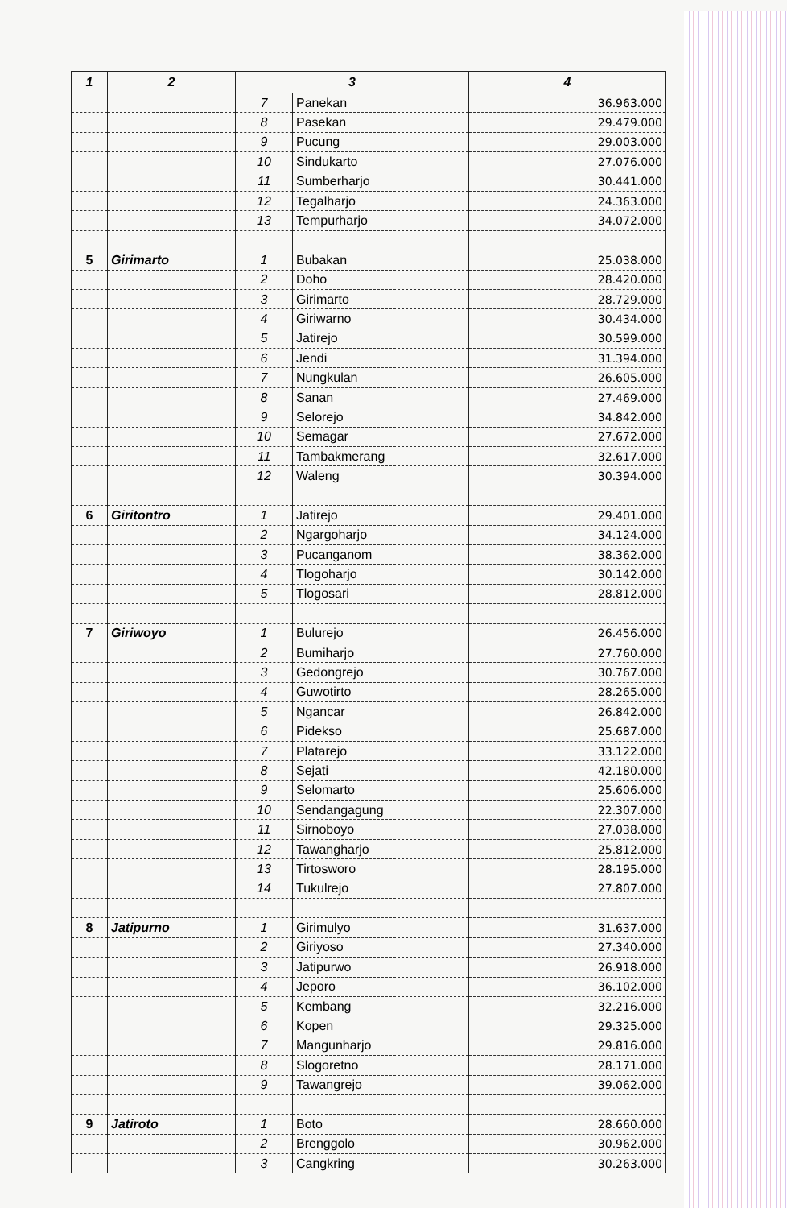| 1 | 2 | 3 | | 4 |
| --- | --- | --- | --- | --- |
| | | 7 | Panekan | 36.963.000 |
| | | 8 | Pasekan | 29.479.000 |
| | | 9 | Pucung | 29.003.000 |
| | | 10 | Sindukarto | 27.076.000 |
| | | 11 | Sumberharjo | 30.441.000 |
| | | 12 | Tegalharjo | 24.363.000 |
| | | 13 | Tempurharjo | 34.072.000 |
| 5 | Girimarto | 1 | Bubakan | 25.038.000 |
| | | 2 | Doho | 28.420.000 |
| | | 3 | Girimarto | 28.729.000 |
| | | 4 | Giriwarno | 30.434.000 |
| | | 5 | Jatirejo | 30.599.000 |
| | | 6 | Jendi | 31.394.000 |
| | | 7 | Nungkulan | 26.605.000 |
| | | 8 | Sanan | 27.469.000 |
| | | 9 | Selorejo | 34.842.000 |
| | | 10 | Semagar | 27.672.000 |
| | | 11 | Tambakmerang | 32.617.000 |
| | | 12 | Waleng | 30.394.000 |
| 6 | Giritontro | 1 | Jatirejo | 29.401.000 |
| | | 2 | Ngargoharjo | 34.124.000 |
| | | 3 | Pucanganom | 38.362.000 |
| | | 4 | Tlogoharjo | 30.142.000 |
| | | 5 | Tlogosari | 28.812.000 |
| 7 | Giriwoyo | 1 | Bulurejo | 26.456.000 |
| | | 2 | Bumiharjo | 27.760.000 |
| | | 3 | Gedongrejo | 30.767.000 |
| | | 4 | Guwotirto | 28.265.000 |
| | | 5 | Ngancar | 26.842.000 |
| | | 6 | Pidekso | 25.687.000 |
| | | 7 | Platarejo | 33.122.000 |
| | | 8 | Sejati | 42.180.000 |
| | | 9 | Selomarto | 25.606.000 |
| | | 10 | Sendangagung | 22.307.000 |
| | | 11 | Sirnoboyo | 27.038.000 |
| | | 12 | Tawangharjo | 25.812.000 |
| | | 13 | Tirtosworo | 28.195.000 |
| | | 14 | Tukulrejo | 27.807.000 |
| 8 | Jatipurno | 1 | Girimulyo | 31.637.000 |
| | | 2 | Giriyoso | 27.340.000 |
| | | 3 | Jatipurwo | 26.918.000 |
| | | 4 | Jeporo | 36.102.000 |
| | | 5 | Kembang | 32.216.000 |
| | | 6 | Kopen | 29.325.000 |
| | | 7 | Mangunharjo | 29.816.000 |
| | | 8 | Slogoretno | 28.171.000 |
| | | 9 | Tawangrejo | 39.062.000 |
| 9 | Jatiroto | 1 | Boto | 28.660.000 |
| | | 2 | Brenggolo | 30.962.000 |
| | | 3 | Cangkring | 30.263.000 |